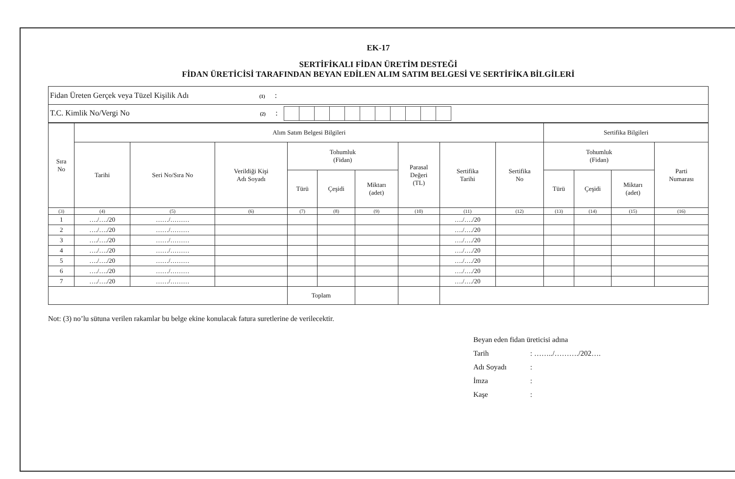EK-17
SERTİFİKALI FİDAN ÜRETİM DESTEĞİ
FİDAN ÜRETİCİSİ TARAFINDAN BEYAN EDİLEN ALIM SATIM BELGESİ VE SERTİFİKA BİLGİLERİ
| Fidan Üreten Gerçek veya Tüzel Kişilik Adı (1) : |
| T.C. Kimlik No/Vergi No (2) : |
| Sıra No | Alım Satım Belgesi Bilgileri | | | | | | | | | Sertifika Bilgileri | | | |
| --- | --- | --- | --- | --- | --- | --- | --- | --- | --- | --- | --- | --- | --- |
| | Tarihi | Seri No/Sıra No | Verildiği Kişi Adı Soyadı | Tohumluk (Fidan) | | | Parasal Değeri (TL) | Sertifika Tarihi | Sertifika No | Tohumluk (Fidan) | | | Parti Numarası |
| | | | | Türü | Çeşidi | Miktarı (adet) | | | | Türü | Çeşidi | Miktarı (adet) | |
| (3) | (4) | (5) | (6) | (7) | (8) | (9) | (10) | (11) | (12) | (13) | (14) | (15) | (16) |
| 1 | …./…./20 | ……/……… | | | | | | …./…./20 | | | | | |
| 2 | …./…./20 | ……/……… | | | | | | …./…./20 | | | | | |
| 3 | …./…./20 | ……/……… | | | | | | …./…./20 | | | | | |
| 4 | …./…./20 | ……/……… | | | | | | …./…./20 | | | | | |
| 5 | …./…./20 | ……/……… | | | | | | …./…./20 | | | | | |
| 6 | …./…./20 | ……/……… | | | | | | …./…./20 | | | | | |
| 7 | …./…./20 | ……/……… | | | | | | …./…./20 | | | | | |
| | | | | Toplam | | | | | | | | | |
Not: (3) no’lu sütuna verilen rakamlar bu belge ekine konulacak fatura suretlerine de verilecektir.
Beyan eden fidan üreticisi adına
Tarih: ……../………./202….
Adı Soyadı:
İmza:
Kaşe: